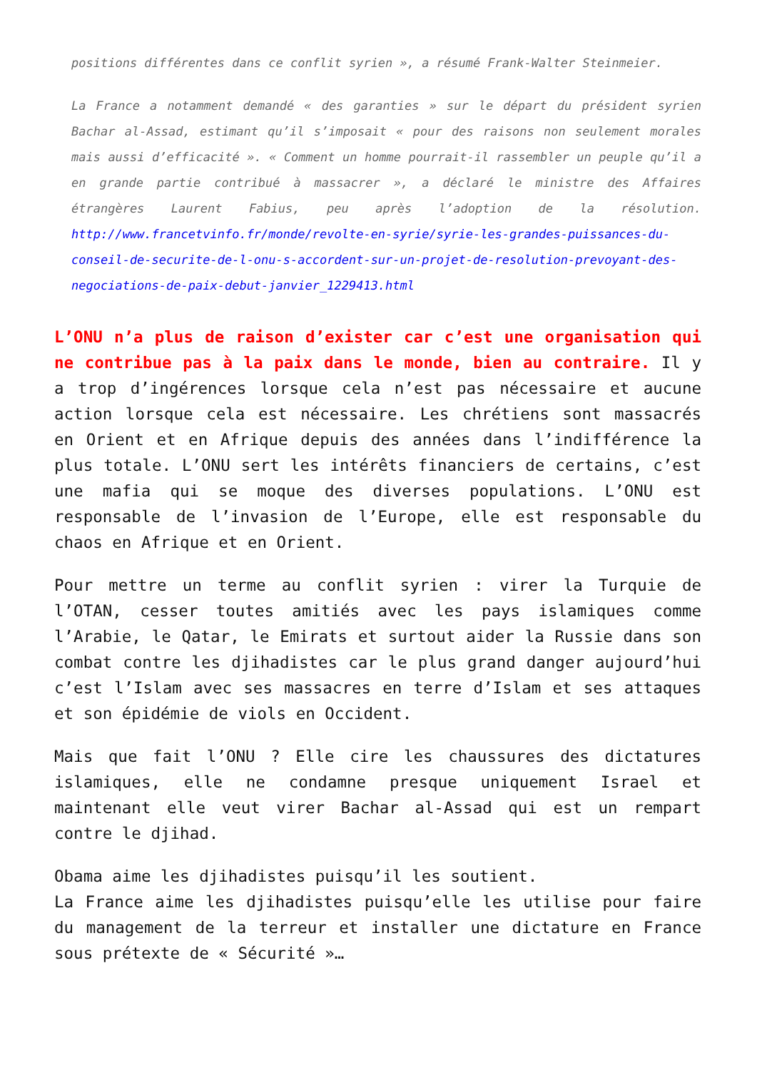positions différentes dans ce conflit syrien », a résumé Frank-Walter Steinmeier.
La France a notamment demandé « des garanties » sur le départ du président syrien Bachar al-Assad, estimant qu’il s’imposait « pour des raisons non seulement morales mais aussi d’efficacité ». « Comment un homme pourrait-il rassembler un peuple qu’il a en grande partie contribué à massacrer », a déclaré le ministre des Affaires étrangères Laurent Fabius, peu après l’adoption de la résolution. http://www.francetvinfo.fr/monde/revolte-en-syrie/syrie-les-grandes-puissances-du-conseil-de-securite-de-l-onu-s-accordent-sur-un-projet-de-resolution-prevoyant-des-negociations-de-paix-debut-janvier_1229413.html
L’ONU n’a plus de raison d’exister car c’est une organisation qui ne contribue pas à la paix dans le monde, bien au contraire. Il y a trop d’ingérences lorsque cela n’est pas nécessaire et aucune action lorsque cela est nécessaire. Les chrétiens sont massacrés en Orient et en Afrique depuis des années dans l’indifférence la plus totale. L’ONU sert les intérêts financiers de certains, c’est une mafia qui se moque des diverses populations. L’ONU est responsable de l’invasion de l’Europe, elle est responsable du chaos en Afrique et en Orient.
Pour mettre un terme au conflit syrien : virer la Turquie de l’OTAN, cesser toutes amitiés avec les pays islamiques comme l’Arabie, le Qatar, le Emirats et surtout aider la Russie dans son combat contre les djihadistes car le plus grand danger aujourd’hui c’est l’Islam avec ses massacres en terre d’Islam et ses attaques et son épidémie de viols en Occident.
Mais que fait l’ONU ? Elle cire les chaussures des dictatures islamiques, elle ne condamne presque uniquement Israel et maintenant elle veut virer Bachar al-Assad qui est un rempart contre le djihad.
Obama aime les djihadistes puisqu’il les soutient.
La France aime les djihadistes puisqu’elle les utilise pour faire du management de la terreur et installer une dictature en France sous prétexte de « Sécurité »…